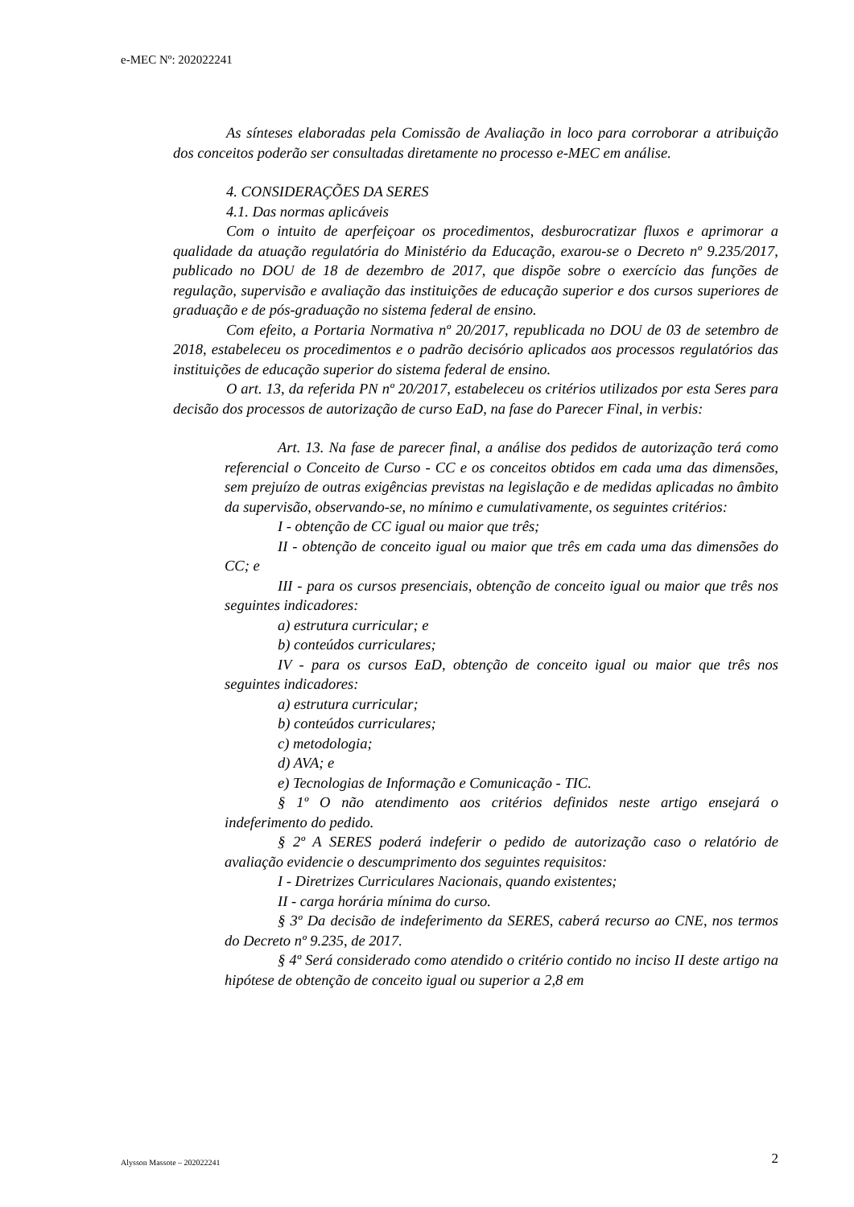e-MEC Nº: 202022241
As sínteses elaboradas pela Comissão de Avaliação in loco para corroborar a atribuição dos conceitos poderão ser consultadas diretamente no processo e-MEC em análise.
4. CONSIDERAÇÕES DA SERES
4.1. Das normas aplicáveis
Com o intuito de aperfeiçoar os procedimentos, desburocratizar fluxos e aprimorar a qualidade da atuação regulatória do Ministério da Educação, exarou-se o Decreto nº 9.235/2017, publicado no DOU de 18 de dezembro de 2017, que dispõe sobre o exercício das funções de regulação, supervisão e avaliação das instituições de educação superior e dos cursos superiores de graduação e de pós-graduação no sistema federal de ensino.
Com efeito, a Portaria Normativa nº 20/2017, republicada no DOU de 03 de setembro de 2018, estabeleceu os procedimentos e o padrão decisório aplicados aos processos regulatórios das instituições de educação superior do sistema federal de ensino.
O art. 13, da referida PN nº 20/2017, estabeleceu os critérios utilizados por esta Seres para decisão dos processos de autorização de curso EaD, na fase do Parecer Final, in verbis:
Art. 13. Na fase de parecer final, a análise dos pedidos de autorização terá como referencial o Conceito de Curso - CC e os conceitos obtidos em cada uma das dimensões, sem prejuízo de outras exigências previstas na legislação e de medidas aplicadas no âmbito da supervisão, observando-se, no mínimo e cumulativamente, os seguintes critérios:
I - obtenção de CC igual ou maior que três;
II - obtenção de conceito igual ou maior que três em cada uma das dimensões do CC; e
III - para os cursos presenciais, obtenção de conceito igual ou maior que três nos seguintes indicadores:
a) estrutura curricular; e
b) conteúdos curriculares;
IV - para os cursos EaD, obtenção de conceito igual ou maior que três nos seguintes indicadores:
a) estrutura curricular;
b) conteúdos curriculares;
c) metodologia;
d) AVA; e
e) Tecnologias de Informação e Comunicação - TIC.
§ 1º O não atendimento aos critérios definidos neste artigo ensejará o indeferimento do pedido.
§ 2º A SERES poderá indeferir o pedido de autorização caso o relatório de avaliação evidencie o descumprimento dos seguintes requisitos:
I - Diretrizes Curriculares Nacionais, quando existentes;
II - carga horária mínima do curso.
§ 3º Da decisão de indeferimento da SERES, caberá recurso ao CNE, nos termos do Decreto nº 9.235, de 2017.
§ 4º Será considerado como atendido o critério contido no inciso II deste artigo na hipótese de obtenção de conceito igual ou superior a 2,8 em
Alysson Massote – 202022241 2